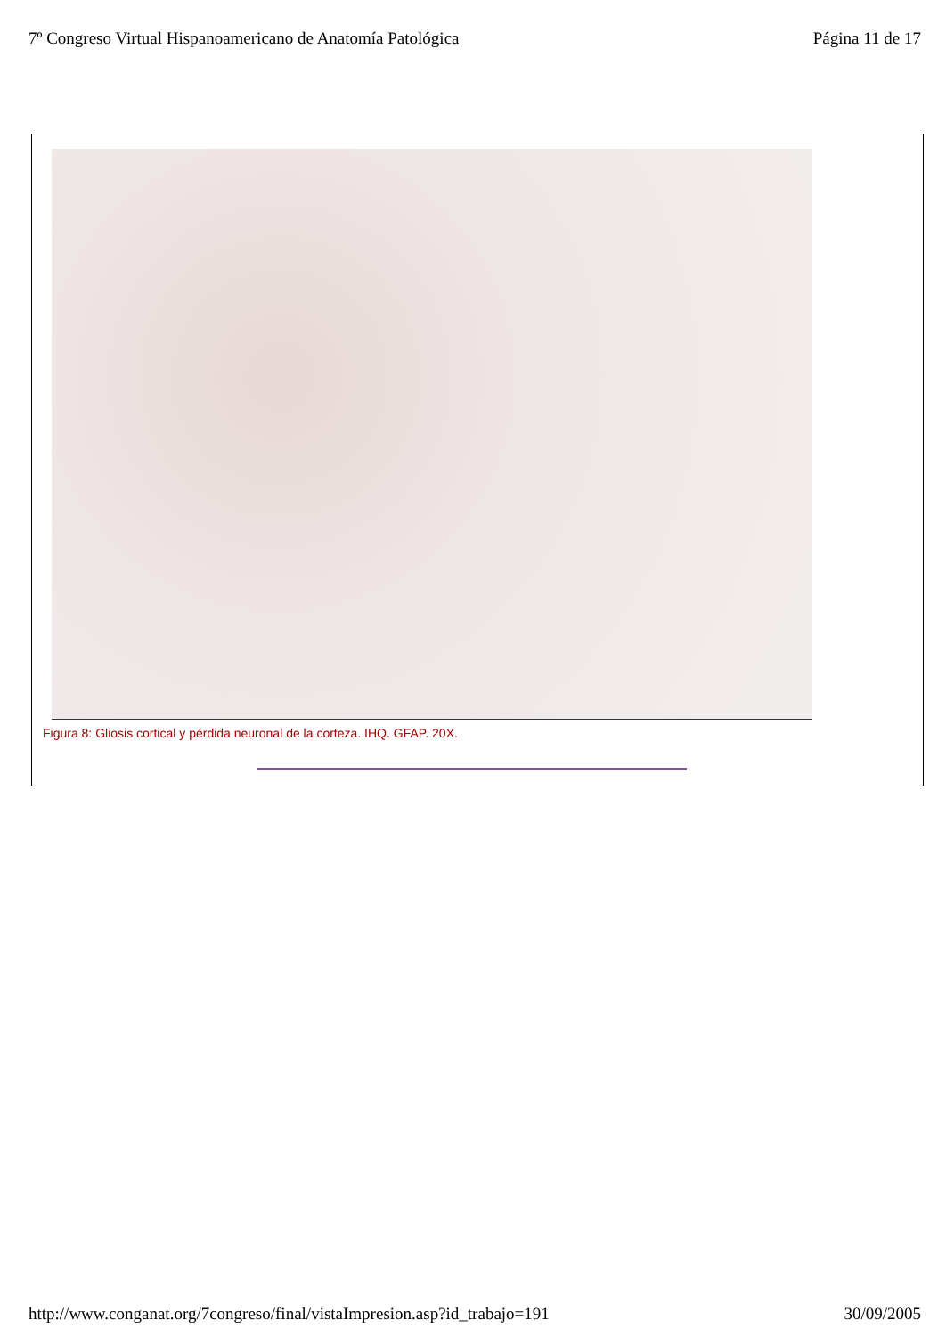7º Congreso Virtual Hispanoamericano de Anatomía Patológica Página 11 de 17
Figura 8: Gliosis cortical y pérdida neuronal de la corteza. IHQ. GFAP. 20X.
http://www.conganat.org/7congreso/final/vistaImpresion.asp?id_trabajo=191 30/09/2005